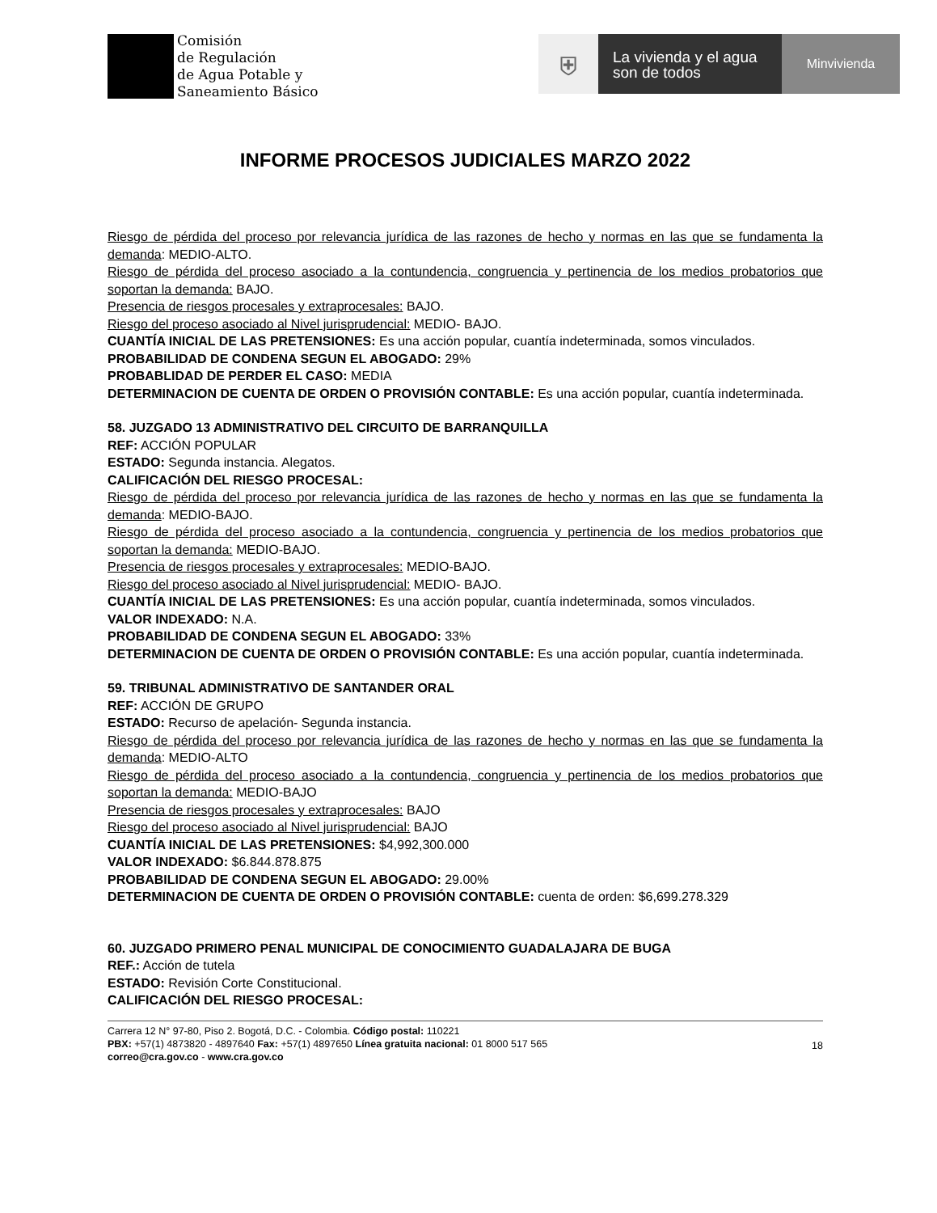Comisión
de Regulación
de Agua Potable y
Saneamiento Básico
⛨
La vivienda y el agua
son de todos
Minvivienda
INFORME PROCESOS JUDICIALES MARZO 2022
Riesgo de pérdida del proceso por relevancia jurídica de las razones de hecho y normas en las que se fundamenta la demanda: MEDIO-ALTO.
Riesgo de pérdida del proceso asociado a la contundencia, congruencia y pertinencia de los medios probatorios que soportan la demanda: BAJO.
Presencia de riesgos procesales y extraprocesales: BAJO.
Riesgo del proceso asociado al Nivel jurisprudencial: MEDIO- BAJO.
CUANTÍA INICIAL DE LAS PRETENSIONES: Es una acción popular, cuantía indeterminada, somos vinculados.
PROBABILIDAD DE CONDENA SEGUN EL ABOGADO: 29%
PROBABLIDAD DE PERDER EL CASO: MEDIA
DETERMINACION DE CUENTA DE ORDEN O PROVISIÓN CONTABLE: Es una acción popular, cuantía indeterminada.
58. JUZGADO 13 ADMINISTRATIVO DEL CIRCUITO DE BARRANQUILLA
REF: ACCIÓN POPULAR
ESTADO: Segunda instancia. Alegatos.
CALIFICACIÓN DEL RIESGO PROCESAL:
Riesgo de pérdida del proceso por relevancia jurídica de las razones de hecho y normas en las que se fundamenta la demanda: MEDIO-BAJO.
Riesgo de pérdida del proceso asociado a la contundencia, congruencia y pertinencia de los medios probatorios que soportan la demanda: MEDIO-BAJO.
Presencia de riesgos procesales y extraprocesales: MEDIO-BAJO.
Riesgo del proceso asociado al Nivel jurisprudencial: MEDIO- BAJO.
CUANTÍA INICIAL DE LAS PRETENSIONES: Es una acción popular, cuantía indeterminada, somos vinculados.
VALOR INDEXADO: N.A.
PROBABILIDAD DE CONDENA SEGUN EL ABOGADO: 33%
DETERMINACION DE CUENTA DE ORDEN O PROVISIÓN CONTABLE: Es una acción popular, cuantía indeterminada.
59. TRIBUNAL ADMINISTRATIVO DE SANTANDER ORAL
REF: ACCIÓN DE GRUPO
ESTADO: Recurso de apelación- Segunda instancia.
Riesgo de pérdida del proceso por relevancia jurídica de las razones de hecho y normas en las que se fundamenta la demanda: MEDIO-ALTO
Riesgo de pérdida del proceso asociado a la contundencia, congruencia y pertinencia de los medios probatorios que soportan la demanda: MEDIO-BAJO
Presencia de riesgos procesales y extraprocesales: BAJO
Riesgo del proceso asociado al Nivel jurisprudencial: BAJO
CUANTÍA INICIAL DE LAS PRETENSIONES: $4,992,300.000
VALOR INDEXADO: $6.844.878.875
PROBABILIDAD DE CONDENA SEGUN EL ABOGADO: 29.00%
DETERMINACION DE CUENTA DE ORDEN O PROVISIÓN CONTABLE: cuenta de orden: $6,699.278.329
60. JUZGADO PRIMERO PENAL MUNICIPAL DE CONOCIMIENTO GUADALAJARA DE BUGA
REF.: Acción de tutela
ESTADO: Revisión Corte Constitucional.
CALIFICACIÓN DEL RIESGO PROCESAL:
Carrera 12 N° 97-80, Piso 2. Bogotá, D.C. - Colombia. Código postal: 110221
PBX: +57(1) 4873820 - 4897640 Fax: +57(1) 4897650 Línea gratuita nacional: 01 8000 517 565
correo@cra.gov.co - www.cra.gov.co
18